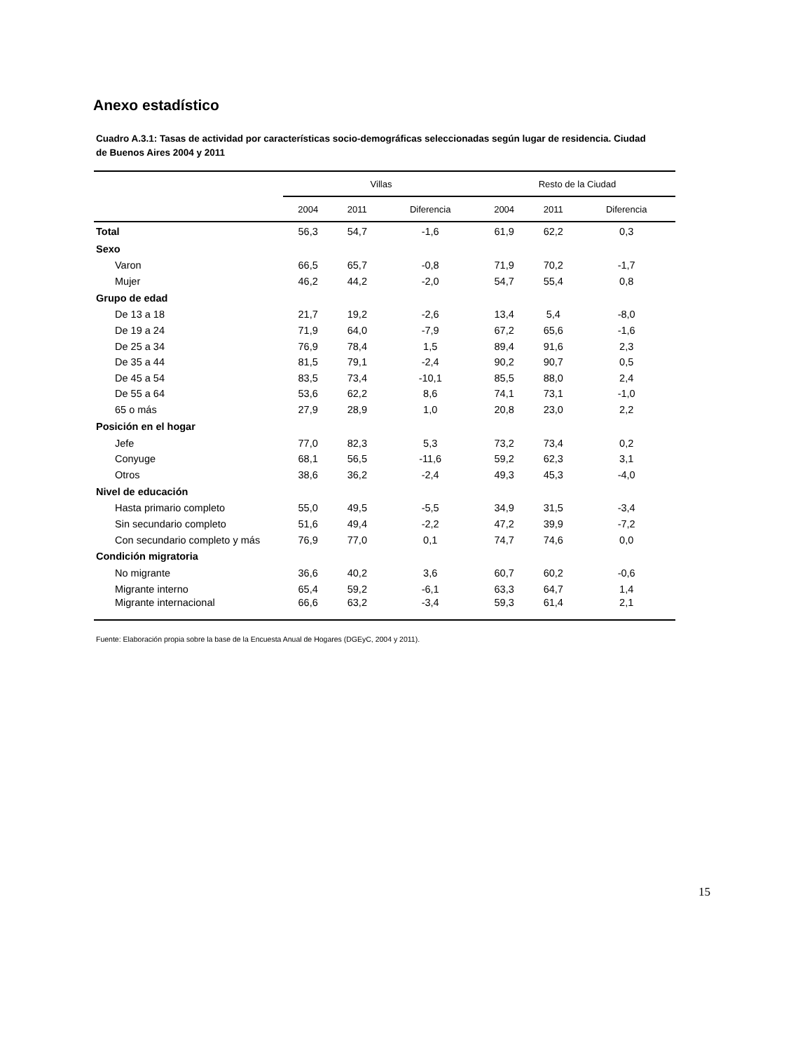Anexo estadístico
Cuadro A.3.1: Tasas de actividad por características socio-demográficas seleccionadas según lugar de residencia. Ciudad de Buenos Aires 2004 y 2011
| | Villas | | | Resto de la Ciudad | | |
| --- | --- | --- | --- | --- | --- | --- |
| | 2004 | 2011 | Diferencia | 2004 | 2011 | Diferencia |
| Total | 56,3 | 54,7 | -1,6 | 61,9 | 62,2 | 0,3 |
| Sexo | | | | | | |
| Varon | 66,5 | 65,7 | -0,8 | 71,9 | 70,2 | -1,7 |
| Mujer | 46,2 | 44,2 | -2,0 | 54,7 | 55,4 | 0,8 |
| Grupo de edad | | | | | | |
| De 13 a 18 | 21,7 | 19,2 | -2,6 | 13,4 | 5,4 | -8,0 |
| De 19 a 24 | 71,9 | 64,0 | -7,9 | 67,2 | 65,6 | -1,6 |
| De 25 a 34 | 76,9 | 78,4 | 1,5 | 89,4 | 91,6 | 2,3 |
| De 35 a 44 | 81,5 | 79,1 | -2,4 | 90,2 | 90,7 | 0,5 |
| De 45 a 54 | 83,5 | 73,4 | -10,1 | 85,5 | 88,0 | 2,4 |
| De 55 a 64 | 53,6 | 62,2 | 8,6 | 74,1 | 73,1 | -1,0 |
| 65 o más | 27,9 | 28,9 | 1,0 | 20,8 | 23,0 | 2,2 |
| Posición en el hogar | | | | | | |
| Jefe | 77,0 | 82,3 | 5,3 | 73,2 | 73,4 | 0,2 |
| Conyuge | 68,1 | 56,5 | -11,6 | 59,2 | 62,3 | 3,1 |
| Otros | 38,6 | 36,2 | -2,4 | 49,3 | 45,3 | -4,0 |
| Nivel de educación | | | | | | |
| Hasta primario completo | 55,0 | 49,5 | -5,5 | 34,9 | 31,5 | -3,4 |
| Sin secundario completo | 51,6 | 49,4 | -2,2 | 47,2 | 39,9 | -7,2 |
| Con secundario completo y más | 76,9 | 77,0 | 0,1 | 74,7 | 74,6 | 0,0 |
| Condición migratoria | | | | | | |
| No migrante | 36,6 | 40,2 | 3,6 | 60,7 | 60,2 | -0,6 |
| Migrante interno | 65,4 | 59,2 | -6,1 | 63,3 | 64,7 | 1,4 |
| Migrante internacional | 66,6 | 63,2 | -3,4 | 59,3 | 61,4 | 2,1 |
Fuente: Elaboración propia sobre la base de la Encuesta Anual de Hogares (DGEyC, 2004 y 2011).
15